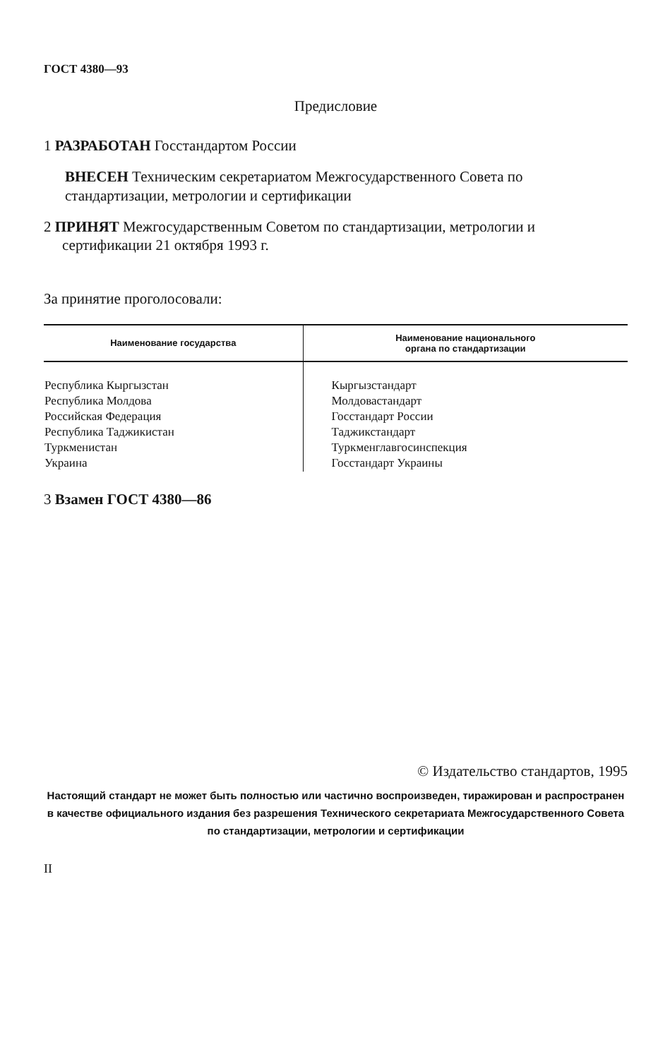ГОСТ 4380—93
Предисловие
1 РАЗРАБОТАН Госстандартом России
ВНЕСЕН Техническим секретариатом Межгосударственного Совета по стандартизации, метрологии и сертификации
2 ПРИНЯТ Межгосударственным Советом по стандартизации, метрологии и сертификации 21 октября 1993 г.
За принятие проголосовали:
| Наименование государства | Наименование национального органа по стандартизации |
| --- | --- |
| Республика Кыргызстан Республика Молдова Российская Федерация Республика Таджикистан Туркменистан Украина | Кыргызстандарт Молдовастандарт Госстандарт России Таджикстандарт Туркменглавгосинспекция Госстандарт Украины |
3 Взамен ГОСТ 4380—86
© Издательство стандартов, 1995
Настоящий стандарт не может быть полностью или частично воспроизведен, тиражирован и распространен в качестве официального издания без разрешения Технического секретариата Межгосударственного Совета по стандартизации, метрологии и сертификации
II